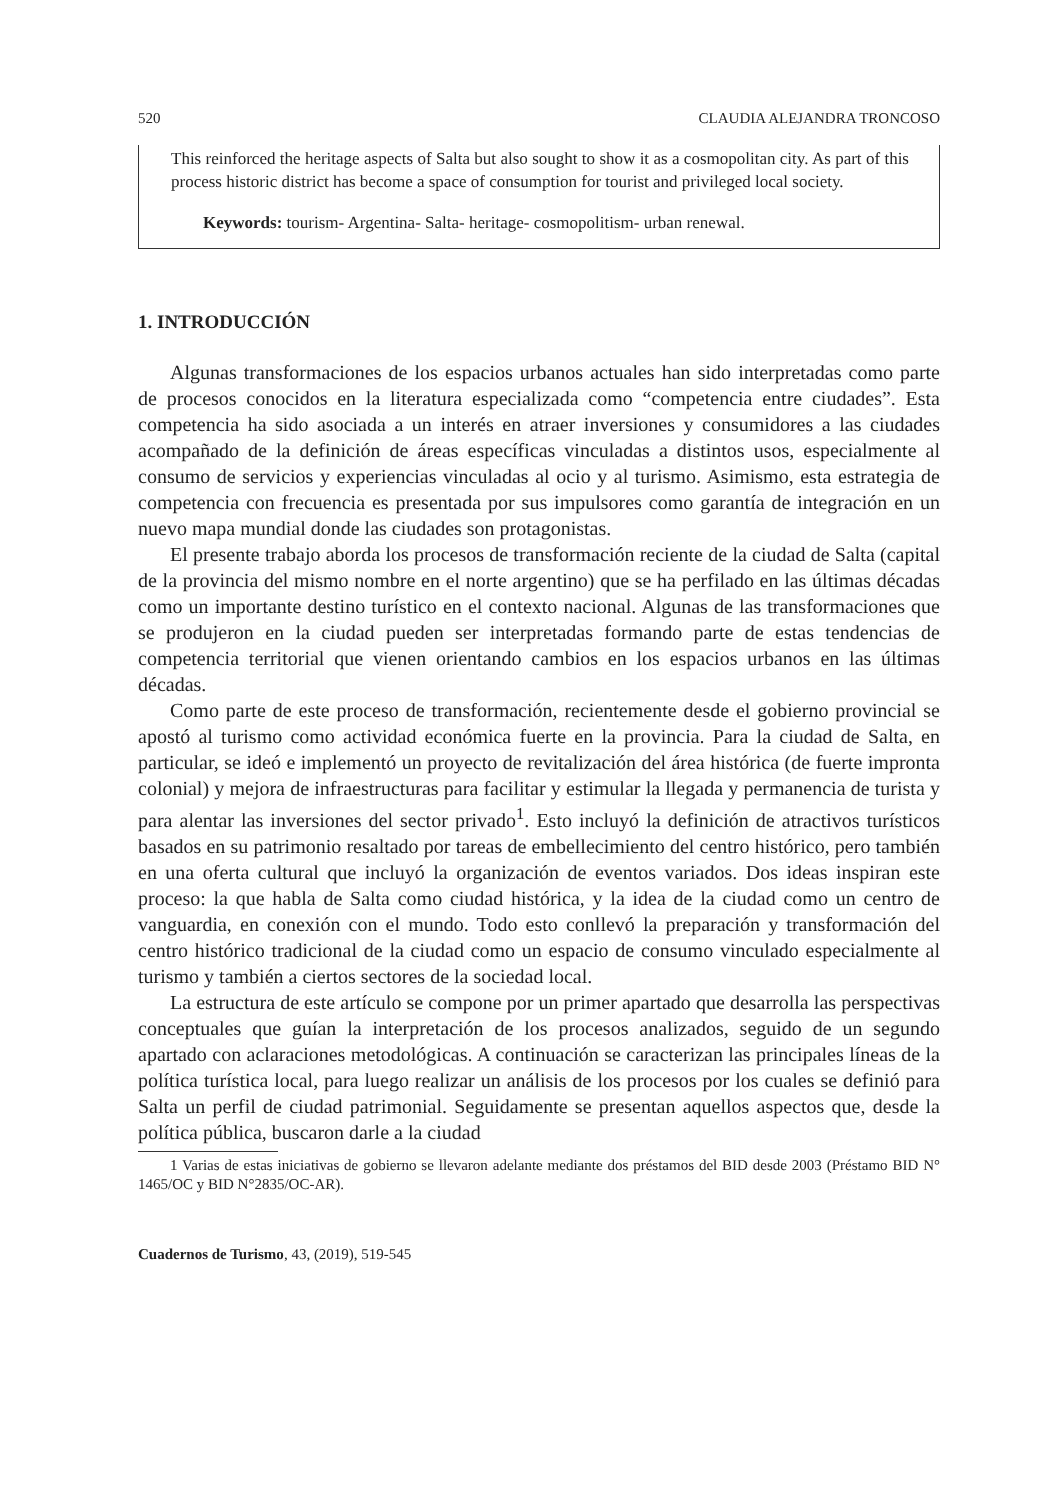520 CLAUDIA ALEJANDRA TRONCOSO
This reinforced the heritage aspects of Salta but also sought to show it as a cosmopolitan city. As part of this process historic district has become a space of consumption for tourist and privileged local society.
Keywords: tourism- Argentina- Salta- heritage- cosmopolitism- urban renewal.
1. INTRODUCCIÓN
Algunas transformaciones de los espacios urbanos actuales han sido interpretadas como parte de procesos conocidos en la literatura especializada como “competencia entre ciudades”. Esta competencia ha sido asociada a un interés en atraer inversiones y consumidores a las ciudades acompañado de la definición de áreas específicas vinculadas a distintos usos, especialmente al consumo de servicios y experiencias vinculadas al ocio y al turismo. Asimismo, esta estrategia de competencia con frecuencia es presentada por sus impulsores como garantía de integración en un nuevo mapa mundial donde las ciudades son protagonistas.
El presente trabajo aborda los procesos de transformación reciente de la ciudad de Salta (capital de la provincia del mismo nombre en el norte argentino) que se ha perfilado en las últimas décadas como un importante destino turístico en el contexto nacional. Algunas de las transformaciones que se produjeron en la ciudad pueden ser interpretadas formando parte de estas tendencias de competencia territorial que vienen orientando cambios en los espacios urbanos en las últimas décadas.
Como parte de este proceso de transformación, recientemente desde el gobierno provincial se apostó al turismo como actividad económica fuerte en la provincia. Para la ciudad de Salta, en particular, se ideó e implementó un proyecto de revitalización del área histórica (de fuerte impronta colonial) y mejora de infraestructuras para facilitar y estimular la llegada y permanencia de turista y para alentar las inversiones del sector privado<sup>1</sup>. Esto incluyó la definición de atractivos turísticos basados en su patrimonio resaltado por tareas de embellecimiento del centro histórico, pero también en una oferta cultural que incluyó la organización de eventos variados. Dos ideas inspiran este proceso: la que habla de Salta como ciudad histórica, y la idea de la ciudad como un centro de vanguardia, en conexión con el mundo. Todo esto conllevó la preparación y transformación del centro histórico tradicional de la ciudad como un espacio de consumo vinculado especialmente al turismo y también a ciertos sectores de la sociedad local.
La estructura de este artículo se compone por un primer apartado que desarrolla las perspectivas conceptuales que guían la interpretación de los procesos analizados, seguido de un segundo apartado con aclaraciones metodológicas. A continuación se caracterizan las principales líneas de la política turística local, para luego realizar un análisis de los procesos por los cuales se definió para Salta un perfil de ciudad patrimonial. Seguidamente se presentan aquellos aspectos que, desde la política pública, buscaron darle a la ciudad
1 Varias de estas iniciativas de gobierno se llevaron adelante mediante dos préstamos del BID desde 2003 (Préstamo BID N° 1465/OC y BID N°2835/OC-AR).
Cuadernos de Turismo, 43, (2019), 519-545